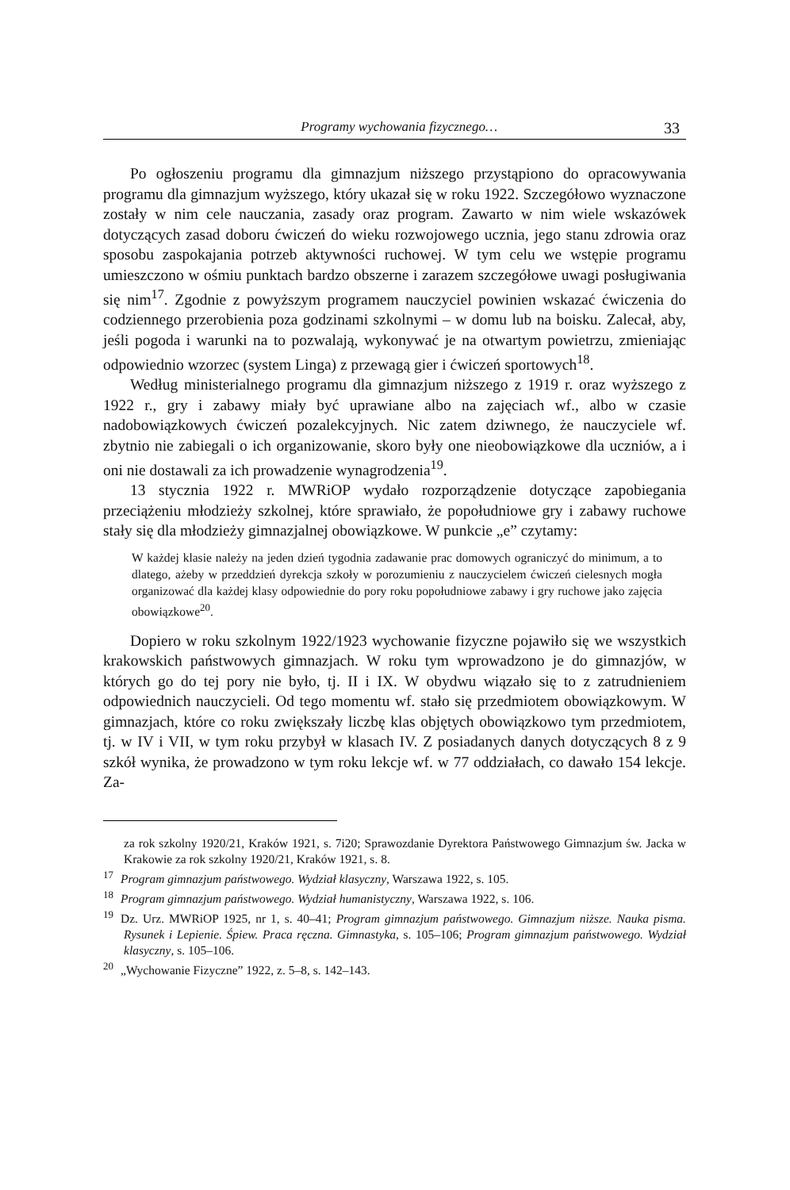Programy wychowania fizycznego… 33
Po ogłoszeniu programu dla gimnazjum niższego przystąpiono do opraco­wywania programu dla gimnazjum wyższego, który ukazał się w roku 1922. Szczegółowo wyznaczone zostały w nim cele nauczania, zasady oraz program. Zawarto w nim wiele wskazówek dotyczących zasad doboru ćwiczeń do wieku rozwojowego ucznia, jego stanu zdrowia oraz sposobu zaspokajania potrzeb ak­tywności ruchowej. W tym celu we wstępie programu umieszczono w ośmiu punktach bardzo obszerne i zarazem szczegółowe uwagi posługiwania się nim<sup>17</sup>. Zgodnie z powyższym programem nauczyciel powinien wskazać ćwiczenia do codziennego przerobienia poza godzinami szkolnymi – w domu lub na boisku. Zalecał, aby, jeśli pogoda i warunki na to pozwalają, wykonywać je na otwartym powietrzu, zmieniając odpowiednio wzorzec (system Linga) z przewagą gier i ćwiczeń sportowych<sup>18</sup>.
Według ministerialnego programu dla gimnazjum niższego z 1919 r. oraz wyższego z 1922 r., gry i zabawy miały być uprawiane albo na zajęciach wf., al­bo w czasie nadobowiązkowych ćwiczeń pozalekcyjnych. Nic zatem dziwnego, że nauczyciele wf. zbytnio nie zabiegali o ich organizowanie, skoro były one nieobowiązkowe dla uczniów, a i oni nie dostawali za ich prowadzenie wyna­grodzenia<sup>19</sup>.
13 stycznia 1922 r. MWRiOP wydało rozporządzenie dotyczące zapobiega­nia przeciążeniu młodzieży szkolnej, które sprawiało, że popołudniowe gry i za­bawy ruchowe stały się dla młodzieży gimnazjalnej obowiązkowe. W punkcie „e” czytamy:
W każdej klasie należy na jeden dzień tygodnia zadawanie prac domowych ograniczyć do minimum, a to dlatego, ażeby w przeddzień dyrekcja szkoły w porozumieniu z na­uczycielem ćwiczeń cielesnych mogła organizować dla każdej klasy odpowiednie do po­ry roku popołudniowe zabawy i gry ruchowe jako zajęcia obowiązkowe<sup>20</sup>.
Dopiero w roku szkolnym 1922/1923 wychowanie fizyczne pojawiło się we wszystkich krakowskich państwowych gimnazjach. W roku tym wprowadzono je do gimnazjów, w których go do tej pory nie było, tj. II i IX. W obydwu wiąza­ło się to z zatrudnieniem odpowiednich nauczycieli. Od tego momentu wf. stało się przedmiotem obowiązkowym. W gimnazjach, które co roku zwiększały licz­bę klas objętych obowiązkowo tym przedmiotem, tj. w IV i VII, w tym roku przybył w klasach IV. Z posiadanych danych dotyczących 8 z 9 szkół wynika, że prowadzono w tym roku lekcje wf. w 77 oddziałach, co dawało 154 lekcje. Za-
za rok szkolny 1920/21, Kraków 1921, s. 7i20; Sprawozdanie Dyrektora Państwowego Gimna­zjum św. Jacka w Krakowie za rok szkolny 1920/21, Kraków 1921, s. 8.
<sup>17</sup> Program gimnazjum państwowego. Wydział klasyczny, Warszawa 1922, s. 105.
<sup>18</sup> Program gimnazjum państwowego. Wydział humanistyczny, Warszawa 1922, s. 106.
<sup>19</sup> Dz. Urz. MWRiOP 1925, nr 1, s. 40–41; Program gimnazjum państwowego. Gimnazjum niższe. Nauka pisma. Rysunek i Lepienie. Śpiew. Praca ręczna. Gimnastyka, s. 105–106; Program gimnazjum państwowego. Wydział klasyczny, s. 105–106.
<sup>20</sup>„Wychowanie Fizyczne” 1922, z. 5–8, s. 142–143.